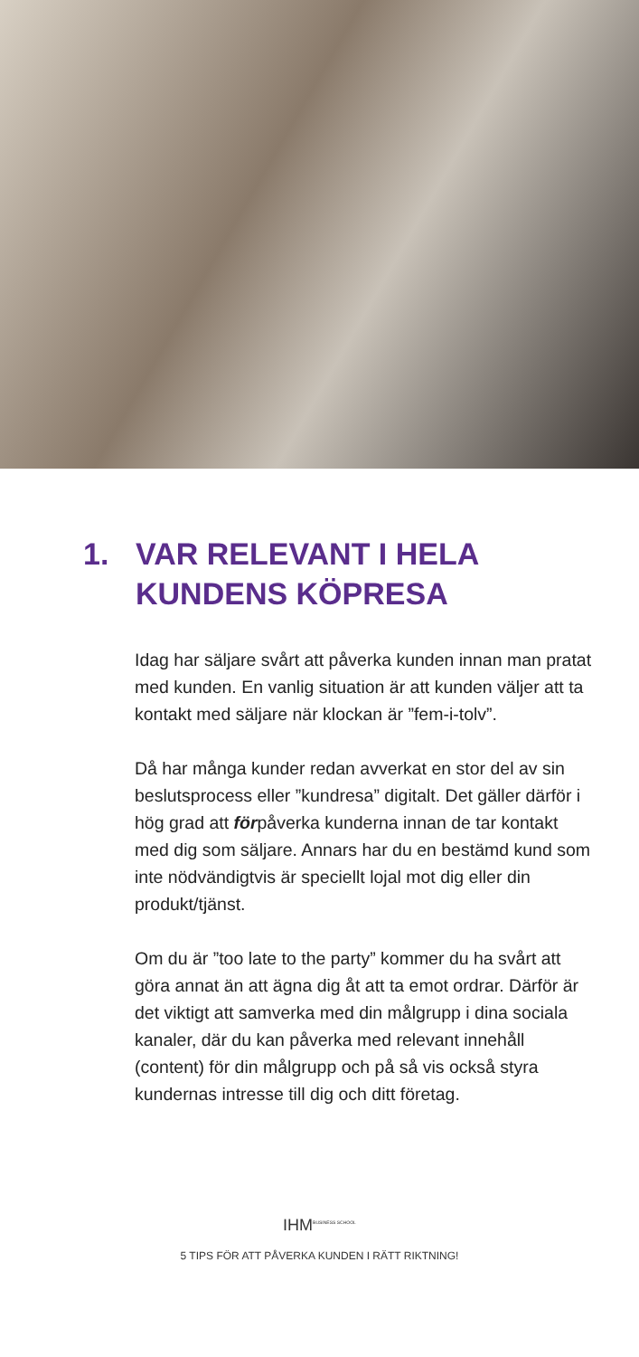1. VAR RELEVANT I HELA
KUNDENS KÖPRESA
Idag har säljare svårt att påverka kunden innan man pratat med kunden. En vanlig situation är att kunden väljer att ta kontakt med säljare när klockan är ”fem-i-tolv”.
Då har många kunder redan avverkat en stor del av sin beslutsprocess eller ”kundresa” digitalt. Det gäller därför i hög grad att förpåverka kunderna innan de tar kontakt med dig som säljare. Annars har du en bestämd kund som inte nödvändigtvis är speciellt lojal mot dig eller din produkt/tjänst.
Om du är ”too late to the party” kommer du ha svårt att göra annat än att ägna dig åt att ta emot ordrar. Därför är det viktigt att samverka med din målgrupp i dina sociala kanaler, där du kan påverka med relevant innehåll (content) för din målgrupp och på så vis också styra kundernas intresse till dig och ditt företag.
IHM<sup>BUSINESS SCHOOL</sup>
5 TIPS FÖR ATT PÅVERKA KUNDEN I RÄTT RIKTNING!